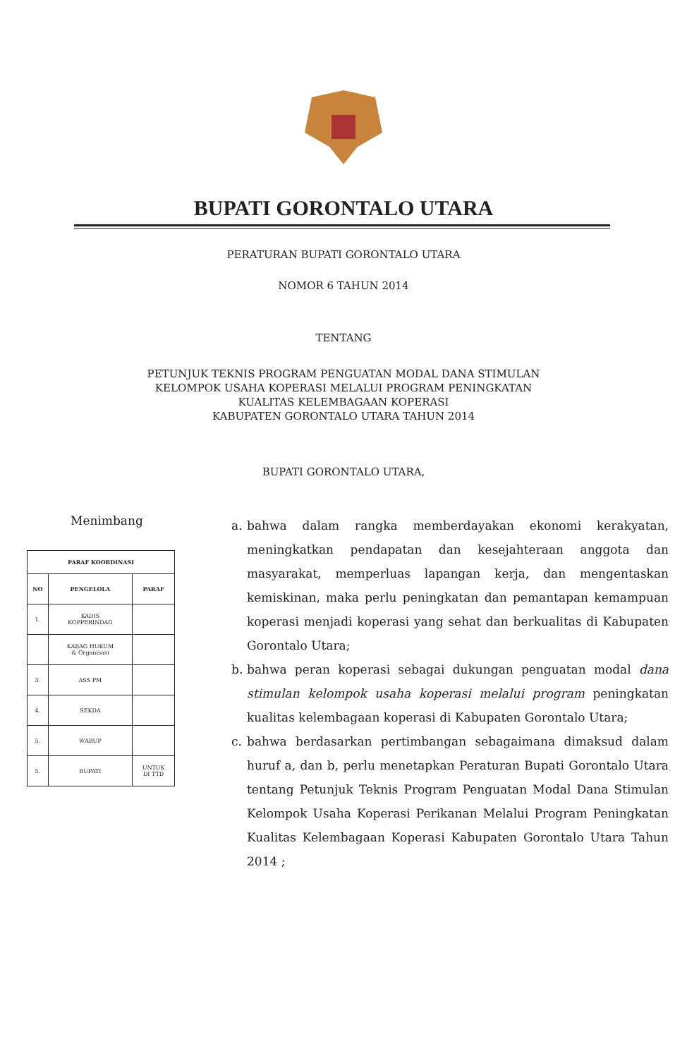BUPATI GORONTALO UTARA
PERATURAN BUPATI GORONTALO UTARA
NOMOR 6 TAHUN 2014
TENTANG
PETUNJUK TEKNIS PROGRAM PENGUATAN MODAL DANA STIMULAN
KELOMPOK USAHA KOPERASI MELALUI PROGRAM PENINGKATAN
KUALITAS KELEMBAGAAN KOPERASI
KABUPATEN GORONTALO UTARA TAHUN 2014
BUPATI GORONTALO UTARA,
Menimbang
| PARAF KOORDINASI | | |
| --- | --- | --- |
| NO | PENGELOLA | PARAF |
| 1. | KADIS KOPPERINDAG | |
| | KABAG HUKUM & Organisasi | |
| 3. | ASS PM | |
| 4. | SEKDA | |
| 5. | WABUP | |
| 5. | BUPATI | UNTUK DI TTD |
a. bahwa dalam rangka memberdayakan ekonomi kerakyatan, meningkatkan pendapatan dan kesejahteraan anggota dan masyarakat, memperluas lapangan kerja, dan mengentaskan kemiskinan, maka perlu peningkatan dan pemantapan kemampuan koperasi menjadi koperasi yang sehat dan berkualitas di Kabupaten Gorontalo Utara;
b. bahwa peran koperasi sebagai dukungan penguatan modal dana stimulan kelompok usaha koperasi melalui program peningkatan kualitas kelembagaan koperasi di Kabupaten Gorontalo Utara;
c. bahwa berdasarkan pertimbangan sebagaimana dimaksud dalam huruf a, dan b, perlu menetapkan Peraturan Bupati Gorontalo Utara tentang Petunjuk Teknis Program Penguatan Modal Dana Stimulan Kelompok Usaha Koperasi Perikanan Melalui Program Peningkatan Kualitas Kelembagaan Koperasi Kabupaten Gorontalo Utara Tahun 2014 ;